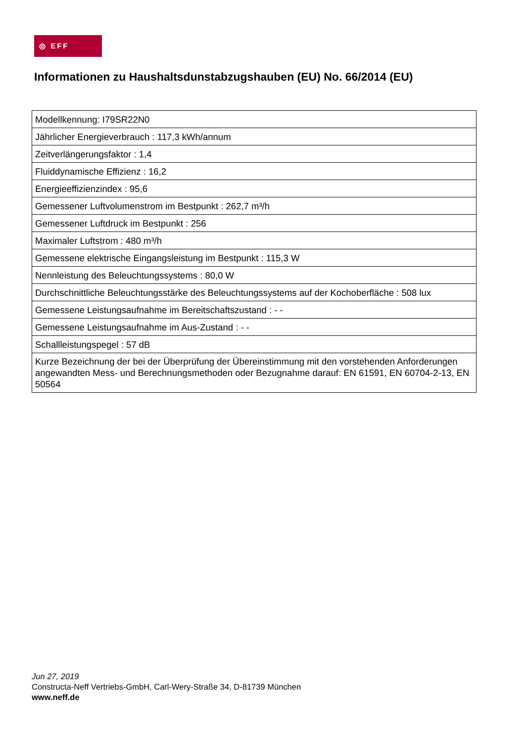◎ EFF
Informationen zu Haushaltsdunstabzugshauben (EU) No. 66/2014 (EU)
| Modellkennung: I79SR22N0 |
| Jährlicher Energieverbrauch : 117,3 kWh/annum |
| Zeitverlängerungsfaktor : 1,4 |
| Fluiddynamische Effizienz : 16,2 |
| Energieeffizienzindex : 95,6 |
| Gemessener Luftvolumenstrom im Bestpunkt : 262,7 m³/h |
| Gemessener Luftdruck im Bestpunkt : 256 |
| Maximaler Luftstrom : 480 m³/h |
| Gemessene elektrische Eingangsleistung im Bestpunkt : 115,3 W |
| Nennleistung des Beleuchtungssystems : 80,0 W |
| Durchschnittliche Beleuchtungsstärke des Beleuchtungssystems auf der Kochoberfläche : 508 lux |
| Gemessene Leistungsaufnahme im Bereitschaftszustand : - - |
| Gemessene Leistungsaufnahme im Aus-Zustand : - - |
| Schallleistungspegel : 57 dB |
| Kurze Bezeichnung der bei der Überprüfung der Übereinstimmung mit den vorstehenden Anforderungen angewandten Mess- und Berechnungsmethoden oder Bezugnahme darauf: EN 61591, EN 60704-2-13, EN 50564 |
Jun 27, 2019
Constructa-Neff Vertriebs-GmbH, Carl-Wery-Straße 34, D-81739 München
www.neff.de